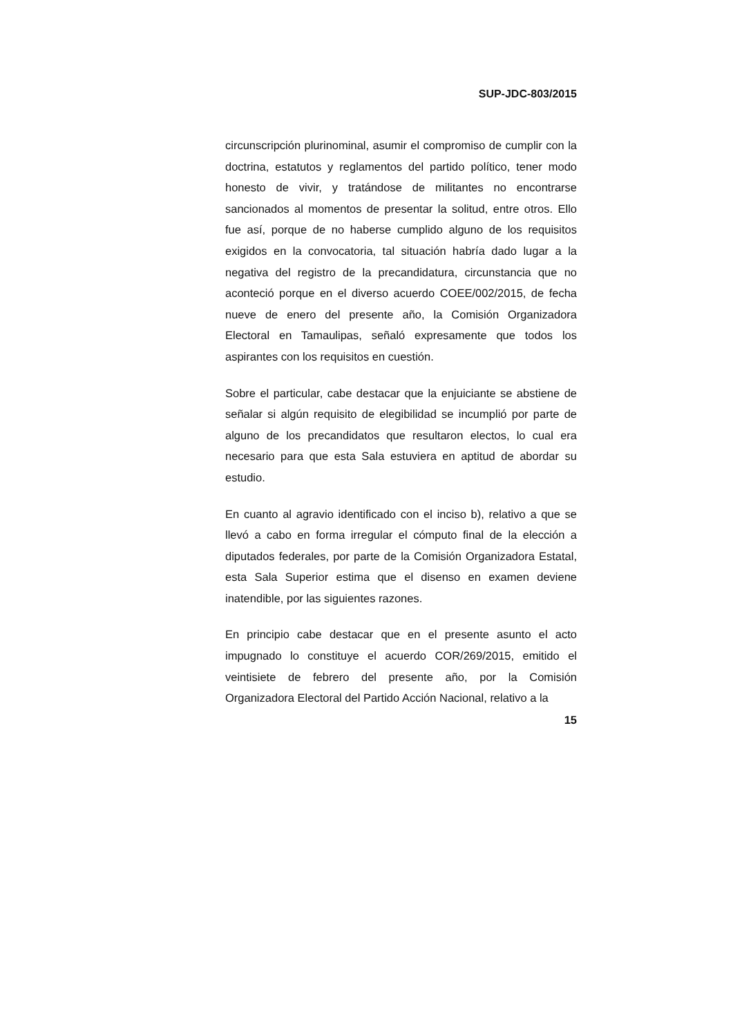SUP-JDC-803/2015
circunscripción plurinominal, asumir el compromiso de cumplir con la doctrina, estatutos y reglamentos del partido político, tener modo honesto de vivir, y tratándose de militantes no encontrarse sancionados al momentos de presentar la solitud, entre otros. Ello fue así, porque de no haberse cumplido alguno de los requisitos exigidos en la convocatoria, tal situación habría dado lugar a la negativa del registro de la precandidatura, circunstancia que no aconteció porque en el diverso acuerdo COEE/002/2015, de fecha nueve de enero del presente año, la Comisión Organizadora Electoral en Tamaulipas, señaló expresamente que todos los aspirantes con los requisitos en cuestión.
Sobre el particular, cabe destacar que la enjuiciante se abstiene de señalar si algún requisito de elegibilidad se incumplió por parte de alguno de los precandidatos que resultaron electos, lo cual era necesario para que esta Sala estuviera en aptitud de abordar su estudio.
En cuanto al agravio identificado con el inciso b), relativo a que se llevó a cabo en forma irregular el cómputo final de la elección a diputados federales, por parte de la Comisión Organizadora Estatal, esta Sala Superior estima que el disenso en examen deviene inatendible, por las siguientes razones.
En principio cabe destacar que en el presente asunto el acto impugnado lo constituye el acuerdo COR/269/2015, emitido el veintisiete de febrero del presente año, por la Comisión Organizadora Electoral del Partido Acción Nacional, relativo a la
15